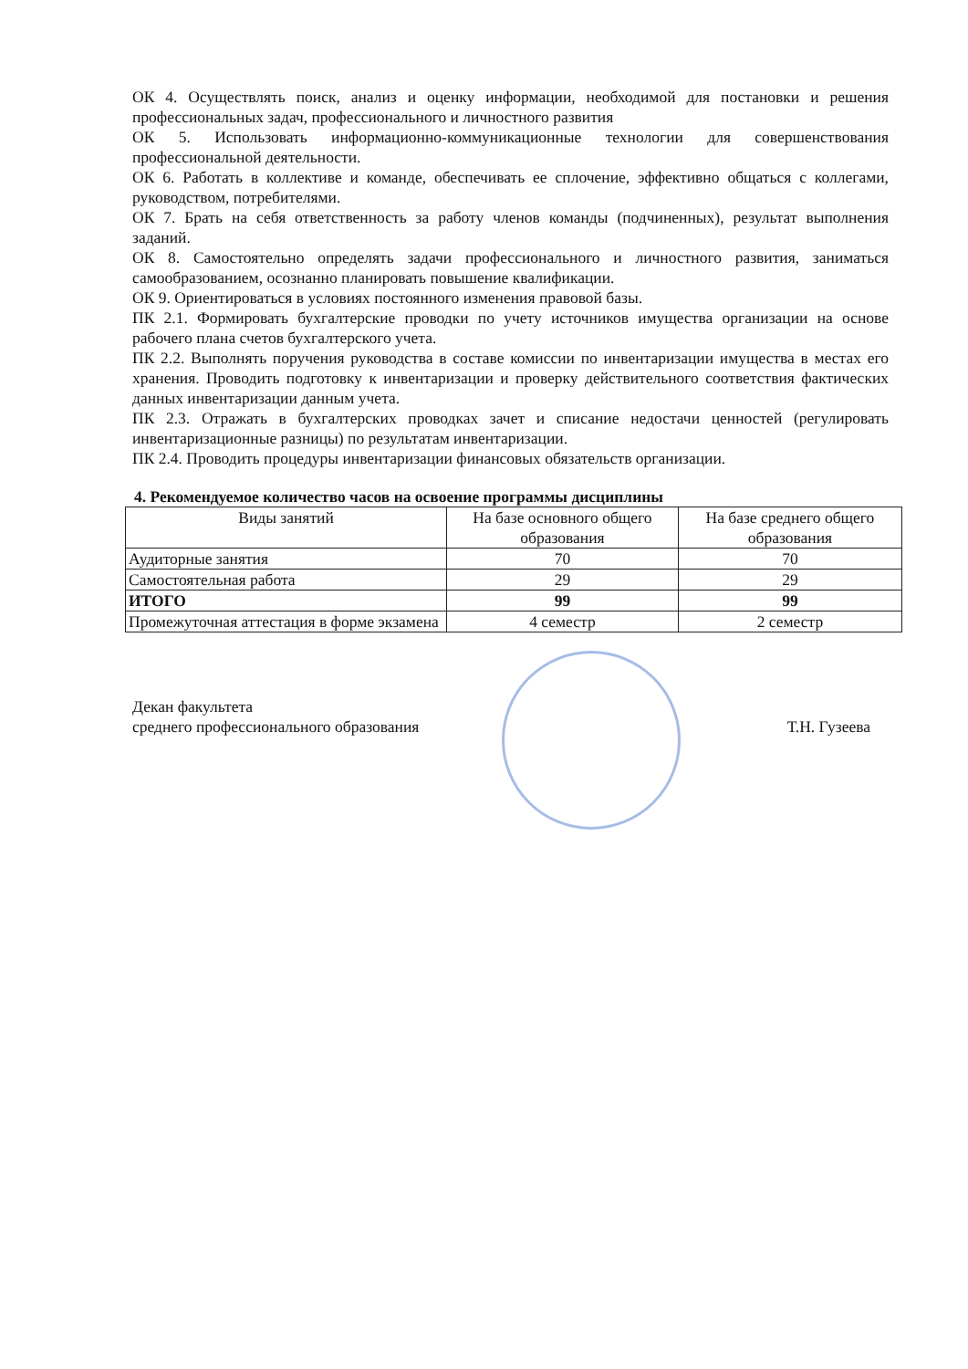ОК 4. Осуществлять поиск, анализ и оценку информации, необходимой для постановки и решения профессиональных задач, профессионального и личностного развития
ОК 5. Использовать информационно-коммуникационные технологии для совершенствования профессиональной деятельности.
ОК 6. Работать в коллективе и команде, обеспечивать ее сплочение, эффективно общаться с коллегами, руководством, потребителями.
ОК 7. Брать на себя ответственность за работу членов команды (подчиненных), результат выполнения заданий.
ОК 8. Самостоятельно определять задачи профессионального и личностного развития, заниматься самообразованием, осознанно планировать повышение квалификации.
ОК 9. Ориентироваться в условиях постоянного изменения правовой базы.
ПК 2.1. Формировать бухгалтерские проводки по учету источников имущества организации на основе рабочего плана счетов бухгалтерского учета.
ПК 2.2. Выполнять поручения руководства в составе комиссии по инвентаризации имущества в местах его хранения. Проводить подготовку к инвентаризации и проверку действительного соответствия фактических данных инвентаризации данным учета.
ПК 2.3. Отражать в бухгалтерских проводках зачет и списание недостачи ценностей (регулировать инвентаризационные разницы) по результатам инвентаризации.
ПК 2.4. Проводить процедуры инвентаризации финансовых обязательств организации.
4. Рекомендуемое количество часов на освоение программы дисциплины
| Виды занятий | На базе основного общего образования | На базе среднего общего образования |
| --- | --- | --- |
| Аудиторные занятия | 70 | 70 |
| Самостоятельная работа | 29 | 29 |
| ИТОГО | 99 | 99 |
| Промежуточная аттестация в форме экзамена | 4 семестр | 2 семестр |
Декан факультета
среднего профессионального образования
Т.Н. Гузеева